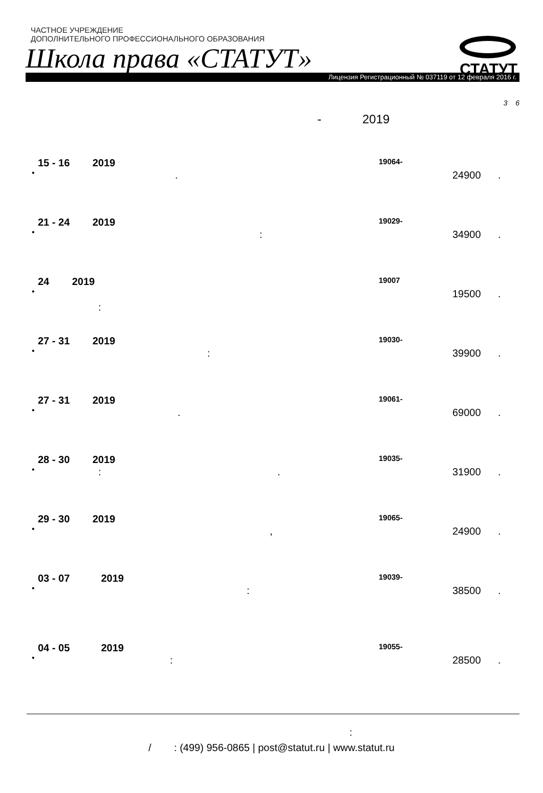ЧАСТНОЕ УЧРЕЖДЕНИЕ
ДОПОЛНИТЕЛЬНОГО ПРОФЕССИОНАЛЬНОГО ОБРАЗОВАНИЯ
Школа права «СТАТУТ»
Лицензия Регистрационный № 037119 от 12 февраля 2016 г.
СТАТУТ
3 6
- 2019
15 - 16 2019 19064-
•. 24900 .
21 - 24 2019 19029-
•: 34900 .
24 2019 19007
•:
19500 .
27 - 31 2019 19030-
•: 39900 .
27 - 31 2019 19061-
•. 69000 .
28 - 30 2019 19035-
•: . 31900 .
29 - 30 2019 19065-
•, 24900 .
03 - 07 2019 19039-
•: 38500 .
04 - 05 2019 19055-
•: 28500 .
:
/ : (499) 956-0865 | post@statut.ru | www.statut.ru